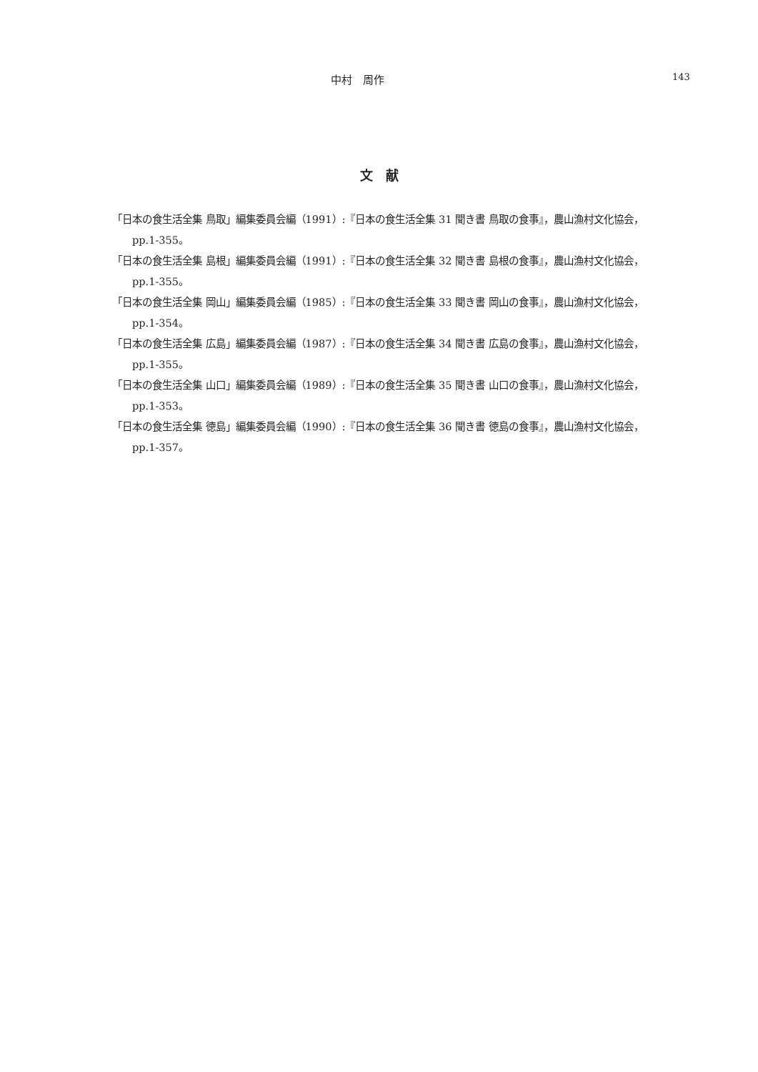中村　周作
143
文　献
「日本の食生活全集 鳥取」編集委員会編（1991）:『日本の食生活全集 31 聞き書 鳥取の食事』，農山漁村文化協会，pp.1-355。
「日本の食生活全集 島根」編集委員会編（1991）:『日本の食生活全集 32 聞き書 島根の食事』，農山漁村文化協会，pp.1-355。
「日本の食生活全集 岡山」編集委員会編（1985）:『日本の食生活全集 33 聞き書 岡山の食事』，農山漁村文化協会，pp.1-354。
「日本の食生活全集 広島」編集委員会編（1987）:『日本の食生活全集 34 聞き書 広島の食事』，農山漁村文化協会，pp.1-355。
「日本の食生活全集 山口」編集委員会編（1989）:『日本の食生活全集 35 聞き書 山口の食事』，農山漁村文化協会，pp.1-353。
「日本の食生活全集 徳島」編集委員会編（1990）:『日本の食生活全集 36 聞き書 徳島の食事』，農山漁村文化協会，pp.1-357。